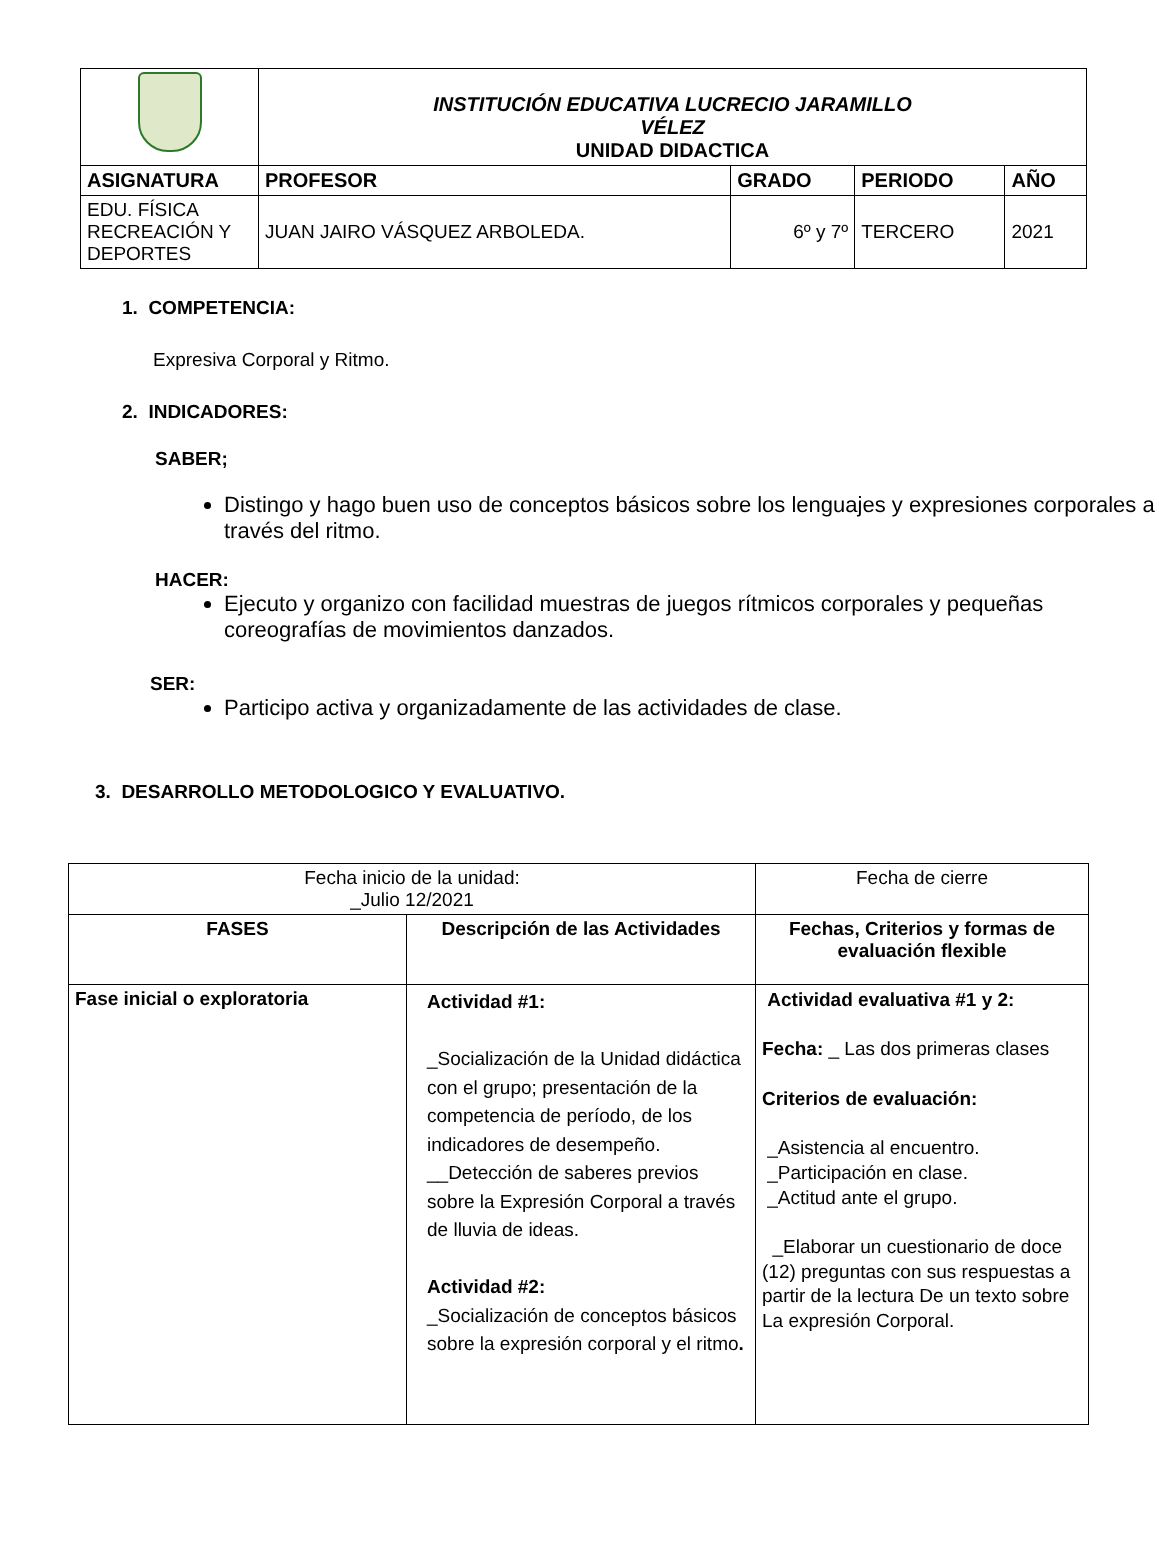| | INSTITUCIÓN EDUCATIVA LUCRECIO JARAMILLO VÉLEZ UNIDAD DIDACTICA | | | |
| ASIGNATURA | PROFESOR | GRADO | PERIODO | AÑO |
| EDU. FÍSICA RECREACIÓN Y DEPORTES | JUAN JAIRO VÁSQUEZ ARBOLEDA. | 6º y 7º | TERCERO | 2021 |
1. COMPETENCIA:
Expresiva Corporal y Ritmo.
2. INDICADORES:
SABER;
Distingo y hago buen uso de conceptos básicos sobre los lenguajes y expresiones corporales a través del ritmo.
HACER:
Ejecuto y organizo con facilidad muestras de juegos rítmicos corporales y pequeñas coreografías de movimientos danzados.
SER:
Participo activa y organizadamente de las actividades de clase.
3. DESARROLLO METODOLOGICO Y EVALUATIVO.
| Fecha inicio de la unidad: _Julio 12/2021 | | Fecha de cierre | |
| FASES | Descripción de las Actividades | | Fechas, Criterios y formas de evaluación flexible |
| Fase inicial o exploratoria | Actividad #1: _Socialización de la Unidad didáctica con el grupo; presentación de la competencia de período, de los indicadores de desempeño. __Detección de saberes previos sobre la Expresión Corporal a través de lluvia de ideas. Actividad #2: _Socialización de conceptos básicos sobre la expresión corporal y el ritmo . | | Actividad evaluativa #1 y 2: Fecha: _ Las dos primeras clases Criterios de evaluación: _Asistencia al encuentro. _Participación en clase. _Actitud ante el grupo. _Elaborar un cuestionario de doce (12) preguntas con sus respuestas a partir de la lectura De un texto sobre La expresión Corporal. |